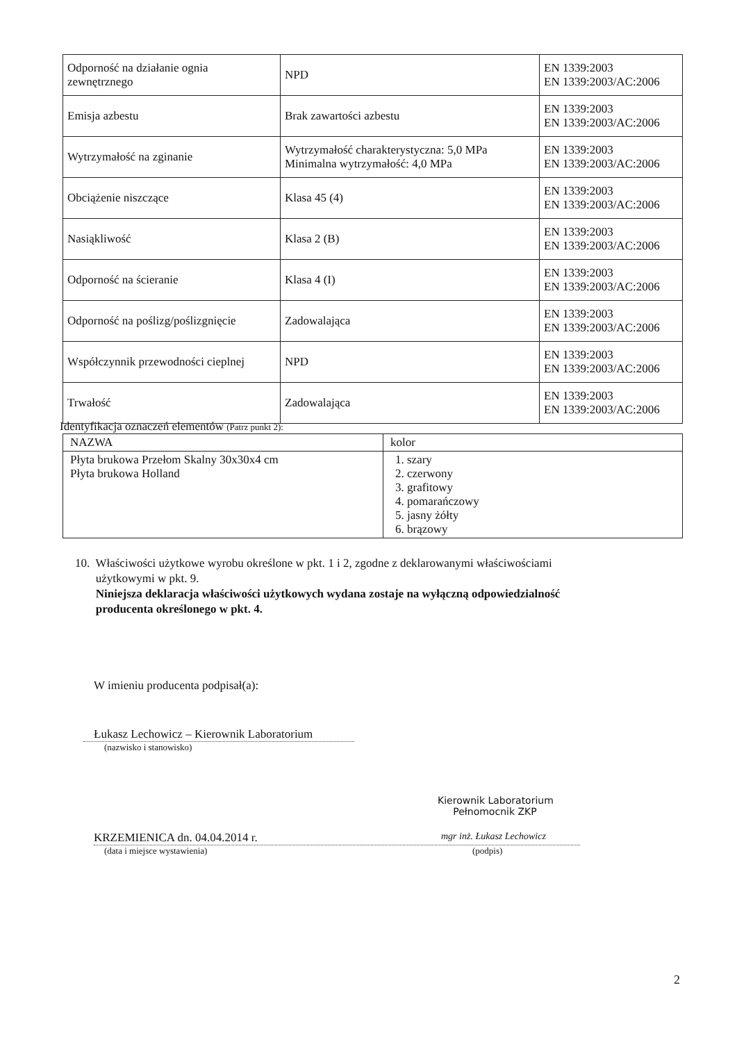| Odporność na działanie ognia zewnętrznego | NPD | EN 1339:2003 EN 1339:2003/AC:2006 |
| Emisja azbestu | Brak zawartości azbestu | EN 1339:2003 EN 1339:2003/AC:2006 |
| Wytrzymałość na zginanie | Wytrzymałość charakterystyczna: 5,0 MPa Minimalna wytrzymałość: 4,0 MPa | EN 1339:2003 EN 1339:2003/AC:2006 |
| Obciążenie niszczące | Klasa 45 (4) | EN 1339:2003 EN 1339:2003/AC:2006 |
| Nasiąkliwość | Klasa 2 (B) | EN 1339:2003 EN 1339:2003/AC:2006 |
| Odporność na ścieranie | Klasa 4 (I) | EN 1339:2003 EN 1339:2003/AC:2006 |
| Odporność na poślizg/poślizgnięcie | Zadowalająca | EN 1339:2003 EN 1339:2003/AC:2006 |
| Współczynnik przewodności cieplnej | NPD | EN 1339:2003 EN 1339:2003/AC:2006 |
| Trwałość | Zadowalająca | EN 1339:2003 EN 1339:2003/AC:2006 |
Identyfikacja oznaczeń elementów (Patrz punkt 2):
| NAZWA | kolor |
| --- | --- |
| Płyta brukowa Przełom Skalny 30x30x4 cm Płyta brukowa Holland | 1. szary 2. czerwony 3. grafitowy 4. pomarańczowy 5. jasny żółty 6. brązowy |
10. Właściwości użytkowe wyrobu określone w pkt. 1 i 2, zgodne z deklarowanymi właściwościami
użytkowymi w pkt. 9.
Niniejsza deklaracja właściwości użytkowych wydana zostaje na wyłączną odpowiedzialność
producenta określonego w pkt. 4.
W imieniu producenta podpisał(a):
Łukasz Lechowicz – Kierownik Laboratorium
(nazwisko i stanowisko)
Kierownik Laboratorium
Pełnomocnik ZKP
KRZEMIENICA dn. 04.04.2014 r.
mgr inż. Łukasz Lechowicz
(data i miejsce wystawienia) (podpis)
2